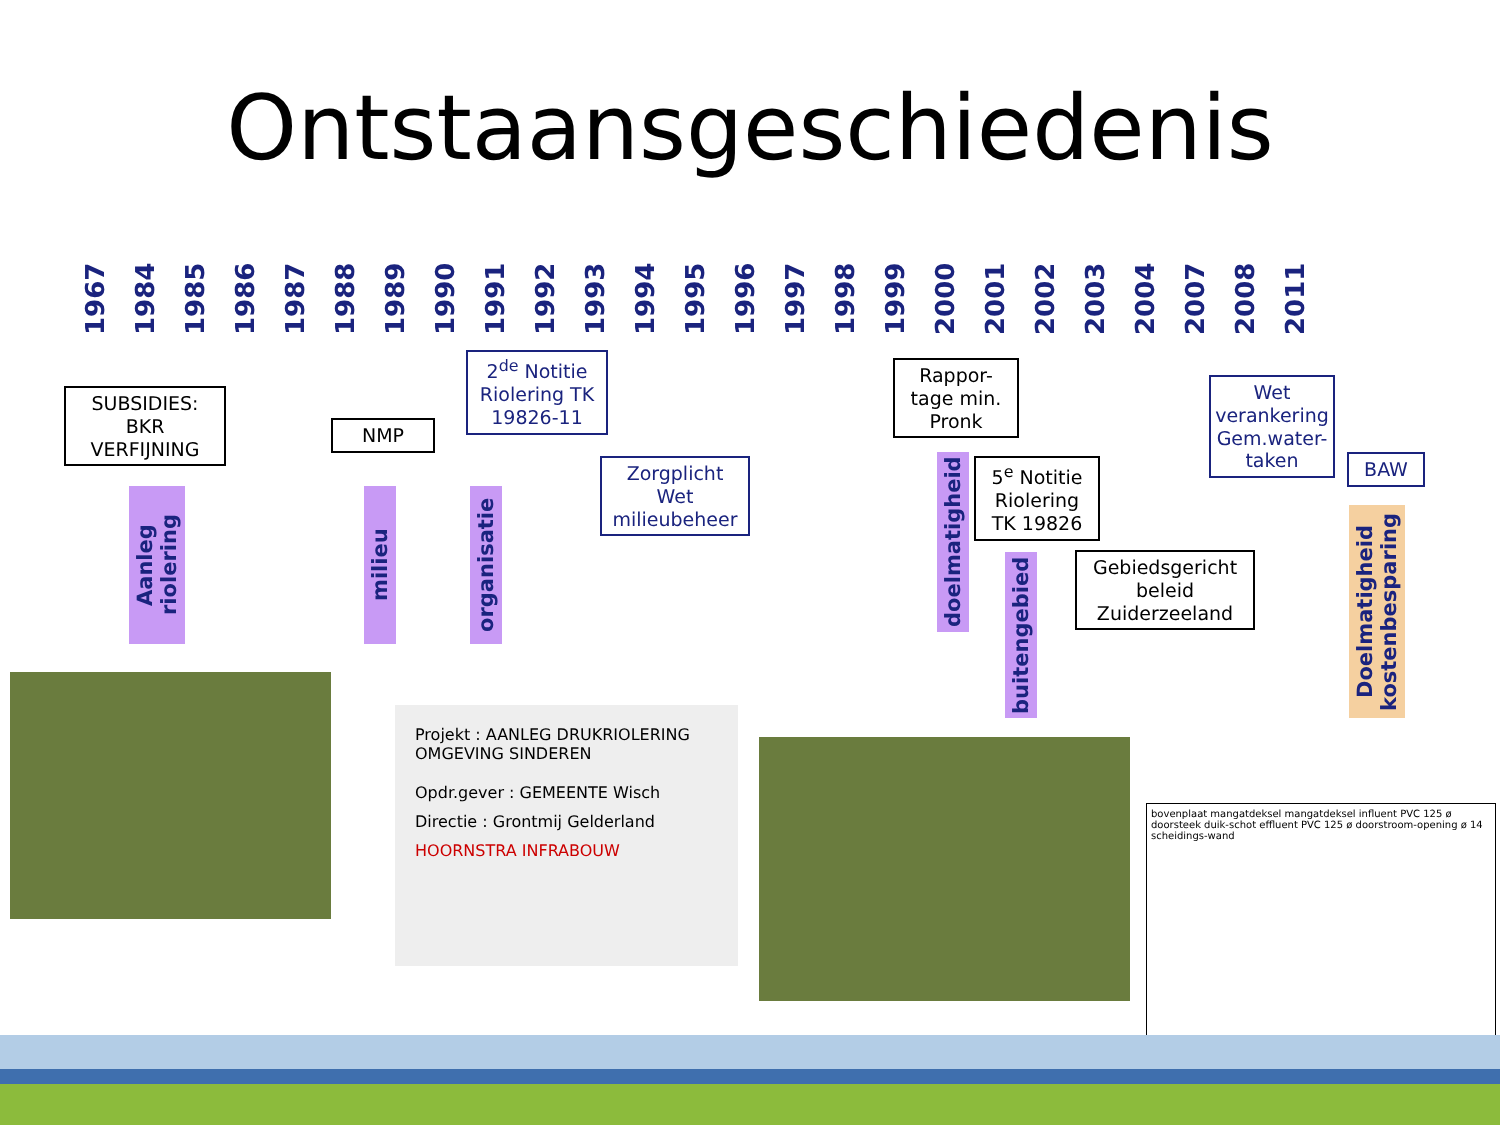Ontstaansgeschiedenis
1967 1984 1985 1986 1987 1988 1989 1990 1991 1992 1993 1994 1995 1996 1997 1998 1999 2000 2001 2002 2003 2004 2007 2008 2011
SUBSIDIES:
BKR
VERFIJNING
NMP
2<sup>de</sup> Notitie Riolering TK 19826-11
Zorgplicht Wet milieubeheer
Rappor-tage min. Pronk
5<sup>e</sup> Notitie Riolering TK 19826
Gebiedsgericht beleid Zuiderzeeland
Wet verankering Gem.water-taken
BAW
Aanleg riolering
milieu
organisatie
doelmatigheid
buitengebied
Doelmatigheid kostenbesparing
Projekt : AANLEG DRUKRIOLERING OMGEVING SINDEREN
Opdr.gever : GEMEENTE Wisch
Directie : Grontmij Gelderland
HOORNSTRA INFRABOUW
bovenplaat mangatdeksel mangatdeksel influent PVC 125 ø doorsteek duik-schot effluent PVC 125 ø doorstroom-opening ø 14 scheidings-wand